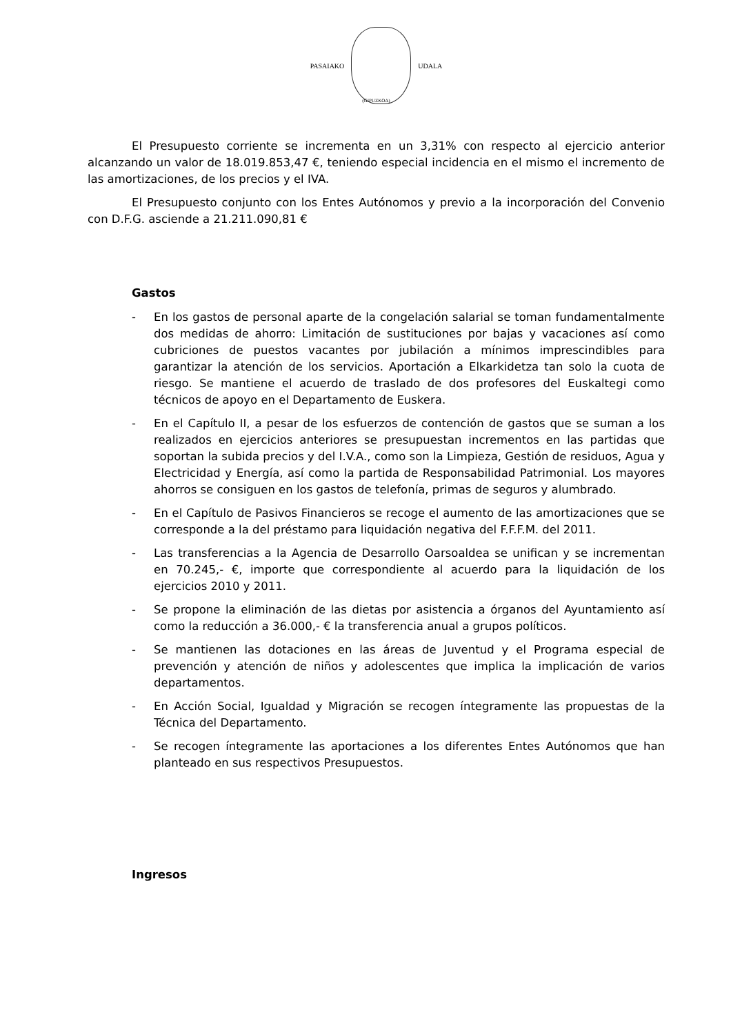PASAIAKO UDALA
(GIPUZKOA)
El Presupuesto corriente se incrementa en un 3,31% con respecto al ejercicio anterior alcanzando un valor de 18.019.853,47 €, teniendo especial incidencia en el mismo el incremento de las amortizaciones, de los precios y el IVA.
El Presupuesto conjunto con los Entes Autónomos y previo a la incorporación del Convenio con D.F.G. asciende a 21.211.090,81 €
Gastos
- En los gastos de personal aparte de la congelación salarial se toman fundamentalmente dos medidas de ahorro: Limitación de sustituciones por bajas y vacaciones así como cubriciones de puestos vacantes por jubilación a mínimos imprescindibles para garantizar la atención de los servicios. Aportación a Elkarkidetza tan solo la cuota de riesgo. Se mantiene el acuerdo de traslado de dos profesores del Euskaltegi como técnicos de apoyo en el Departamento de Euskera.
- En el Capítulo II, a pesar de los esfuerzos de contención de gastos que se suman a los realizados en ejercicios anteriores se presupuestan incrementos en las partidas que soportan la subida precios y del I.V.A., como son la Limpieza, Gestión de residuos, Agua y Electricidad y Energía, así como la partida de Responsabilidad Patrimonial. Los mayores ahorros se consiguen en los gastos de telefonía, primas de seguros y alumbrado.
- En el Capítulo de Pasivos Financieros se recoge el aumento de las amortizaciones que se corresponde a la del préstamo para liquidación negativa del F.F.F.M. del 2011.
- Las transferencias a la Agencia de Desarrollo Oarsoaldea se unifican y se incrementan en 70.245,- €, importe que correspondiente al acuerdo para la liquidación de los ejercicios 2010 y 2011.
- Se propone la eliminación de las dietas por asistencia a órganos del Ayuntamiento así como la reducción a 36.000,- € la transferencia anual a grupos políticos.
- Se mantienen las dotaciones en las áreas de Juventud y el Programa especial de prevención y atención de niños y adolescentes que implica la implicación de varios departamentos.
- En Acción Social, Igualdad y Migración se recogen íntegramente las propuestas de la Técnica del Departamento.
- Se recogen íntegramente las aportaciones a los diferentes Entes Autónomos que han planteado en sus respectivos Presupuestos.
Ingresos